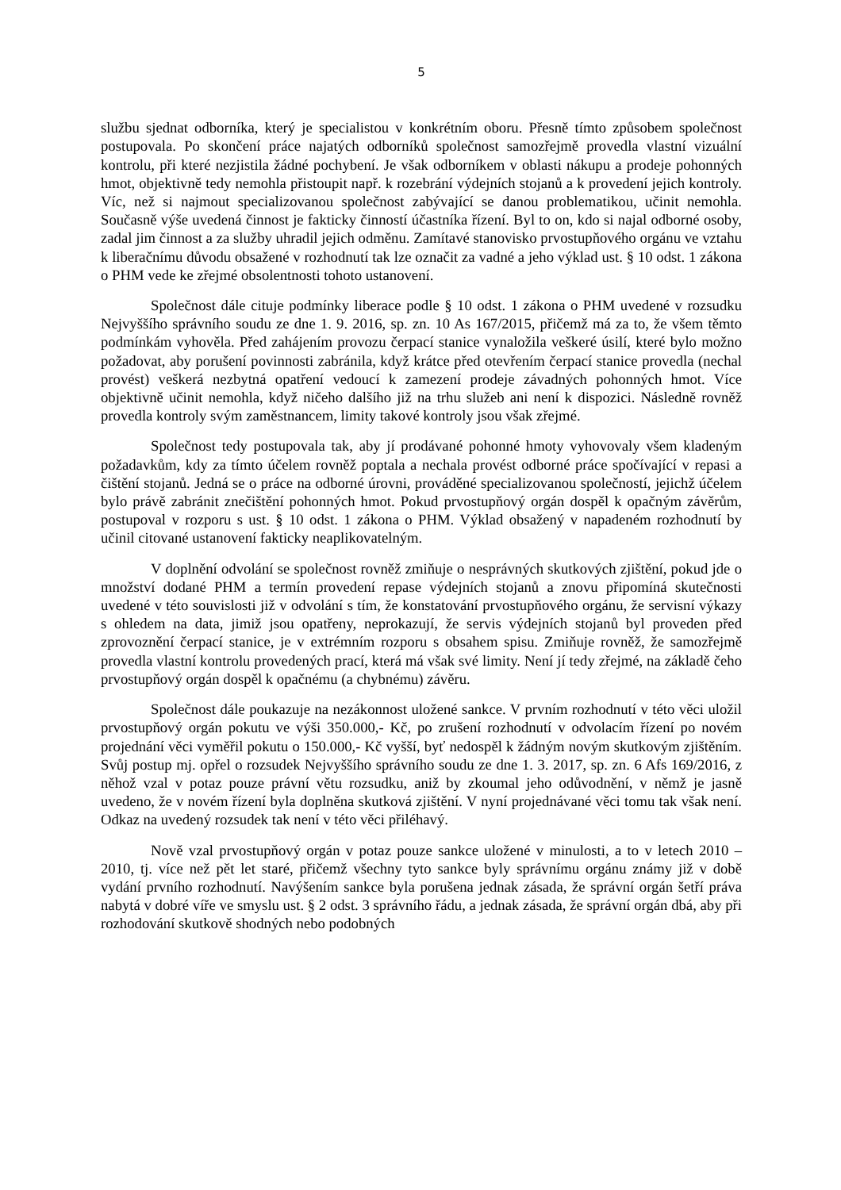5
službu sjednat odborníka, který je specialistou v konkrétním oboru. Přesně tímto způsobem společnost postupovala. Po skončení práce najatých odborníků společnost samozřejmě provedla vlastní vizuální kontrolu, při které nezjistila žádné pochybení. Je však odborníkem v oblasti nákupu a prodeje pohonných hmot, objektivně tedy nemohla přistoupit např. k rozebrání výdejních stojanů a k provedení jejich kontroly. Víc, než si najmout specializovanou společnost zabývající se danou problematikou, učinit nemohla. Současně výše uvedená činnost je fakticky činností účastníka řízení. Byl to on, kdo si najal odborné osoby, zadal jim činnost a za služby uhradil jejich odměnu. Zamítavé stanovisko prvostupňového orgánu ve vztahu k liberačnímu důvodu obsažené v rozhodnutí tak lze označit za vadné a jeho výklad ust. § 10 odst. 1 zákona o PHM vede ke zřejmé obsolentnosti tohoto ustanovení.
Společnost dále cituje podmínky liberace podle § 10 odst. 1 zákona o PHM uvedené v rozsudku Nejvyššího správního soudu ze dne 1. 9. 2016, sp. zn. 10 As 167/2015, přičemž má za to, že všem těmto podmínkám vyhověla. Před zahájením provozu čerpací stanice vynaložila veškeré úsilí, které bylo možno požadovat, aby porušení povinnosti zabránila, když krátce před otevřením čerpací stanice provedla (nechal provést) veškerá nezbytná opatření vedoucí k zamezení prodeje závadných pohonných hmot. Více objektivně učinit nemohla, když ničeho dalšího již na trhu služeb ani není k dispozici. Následně rovněž provedla kontroly svým zaměstnancem, limity takové kontroly jsou však zřejmé.
Společnost tedy postupovala tak, aby jí prodávané pohonné hmoty vyhovovaly všem kladeným požadavkům, kdy za tímto účelem rovněž poptala a nechala provést odborné práce spočívající v repasi a čištění stojanů. Jedná se o práce na odborné úrovni, prováděné specializovanou společností, jejichž účelem bylo právě zabránit znečištění pohonných hmot. Pokud prvostupňový orgán dospěl k opačným závěrům, postupoval v rozporu s ust. § 10 odst. 1 zákona o PHM. Výklad obsažený v napadeném rozhodnutí by učinil citované ustanovení fakticky neaplikovatelným.
V doplnění odvolání se společnost rovněž zmiňuje o nesprávných skutkových zjištění, pokud jde o množství dodané PHM a termín provedení repase výdejních stojanů a znovu připomíná skutečnosti uvedené v této souvislosti již v odvolání s tím, že konstatování prvostupňového orgánu, že servisní výkazy s ohledem na data, jimiž jsou opatřeny, neprokazují, že servis výdejních stojanů byl proveden před zprovoznění čerpací stanice, je v extrémním rozporu s obsahem spisu. Zmiňuje rovněž, že samozřejmě provedla vlastní kontrolu provedených prací, která má však své limity. Není jí tedy zřejmé, na základě čeho prvostupňový orgán dospěl k opačnému (a chybnému) závěru.
Společnost dále poukazuje na nezákonnost uložené sankce. V prvním rozhodnutí v této věci uložil prvostupňový orgán pokutu ve výši 350.000,- Kč, po zrušení rozhodnutí v odvolacím řízení po novém projednání věci vyměřil pokutu o 150.000,- Kč vyšší, byť nedospěl k žádným novým skutkovým zjištěním. Svůj postup mj. opřel o rozsudek Nejvyššího správního soudu ze dne 1. 3. 2017, sp. zn. 6 Afs 169/2016, z něhož vzal v potaz pouze právní větu rozsudku, aniž by zkoumal jeho odůvodnění, v němž je jasně uvedeno, že v novém řízení byla doplněna skutková zjištění. V nyní projednávané věci tomu tak však není. Odkaz na uvedený rozsudek tak není v této věci přiléhavý.
Nově vzal prvostupňový orgán v potaz pouze sankce uložené v minulosti, a to v letech 2010 – 2010, tj. více než pět let staré, přičemž všechny tyto sankce byly správnímu orgánu známy již v době vydání prvního rozhodnutí. Navýšením sankce byla porušena jednak zásada, že správní orgán šetří práva nabytá v dobré víře ve smyslu ust. § 2 odst. 3 správního řádu, a jednak zásada, že správní orgán dbá, aby při rozhodování skutkově shodných nebo podobných